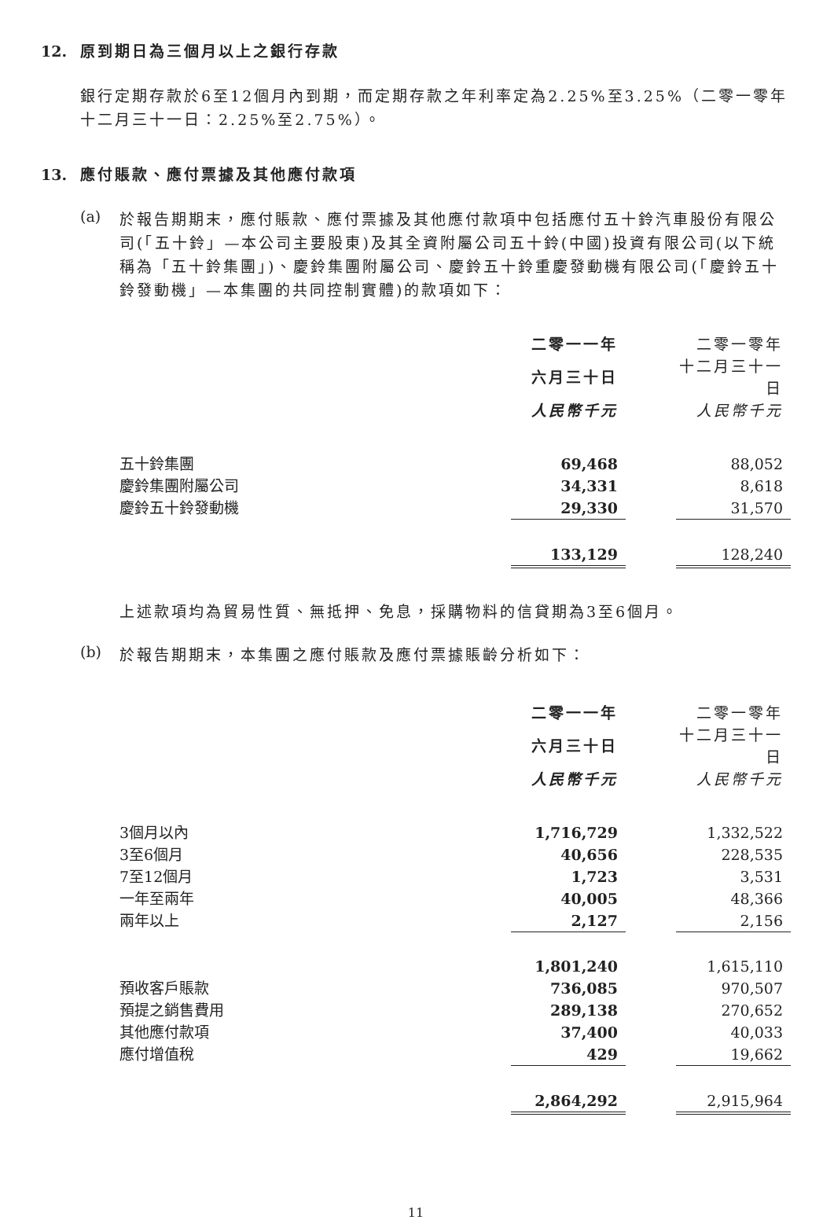12. 原到期日為三個月以上之銀行存款
銀行定期存款於6至12個月內到期，而定期存款之年利率定為2.25%至3.25%（二零一零年十二月三十一日：2.25%至2.75%）。
13. 應付賬款、應付票據及其他應付款項
(a)
於報告期期末，應付賬款、應付票據及其他應付款項中包括應付五十鈴汽車股份有限公司(「五十鈴」—本公司主要股東)及其全資附屬公司五十鈴(中國)投資有限公司(以下統稱為「五十鈴集團」)、慶鈴集團附屬公司、慶鈴五十鈴重慶發動機有限公司(「慶鈴五十鈴發動機」—本集團的共同控制實體)的款項如下：
| | 二零一一年 | | 二零一零年 |
| | 六月三十日 | | 十二月三十一日 |
| | 人民幣千元 | | 人民幣千元 |
| 五十鈴集團 | 69,468 | | 88,052 |
| 慶鈴集團附屬公司 | 34,331 | | 8,618 |
| 慶鈴五十鈴發動機 | 29,330 | | 31,570 |
| | 133,129 | | 128,240 |
上述款項均為貿易性質、無抵押、免息，採購物料的信貸期為3至6個月。
(b)
於報告期期末，本集團之應付賬款及應付票據賬齡分析如下：
| | 二零一一年 | | 二零一零年 |
| | 六月三十日 | | 十二月三十一日 |
| | 人民幣千元 | | 人民幣千元 |
| 3個月以內 | 1,716,729 | | 1,332,522 |
| 3至6個月 | 40,656 | | 228,535 |
| 7至12個月 | 1,723 | | 3,531 |
| 一年至兩年 | 40,005 | | 48,366 |
| 兩年以上 | 2,127 | | 2,156 |
| | 1,801,240 | | 1,615,110 |
| 預收客戶賬款 | 736,085 | | 970,507 |
| 預提之銷售費用 | 289,138 | | 270,652 |
| 其他應付款項 | 37,400 | | 40,033 |
| 應付增值稅 | 429 | | 19,662 |
| | 2,864,292 | | 2,915,964 |
11